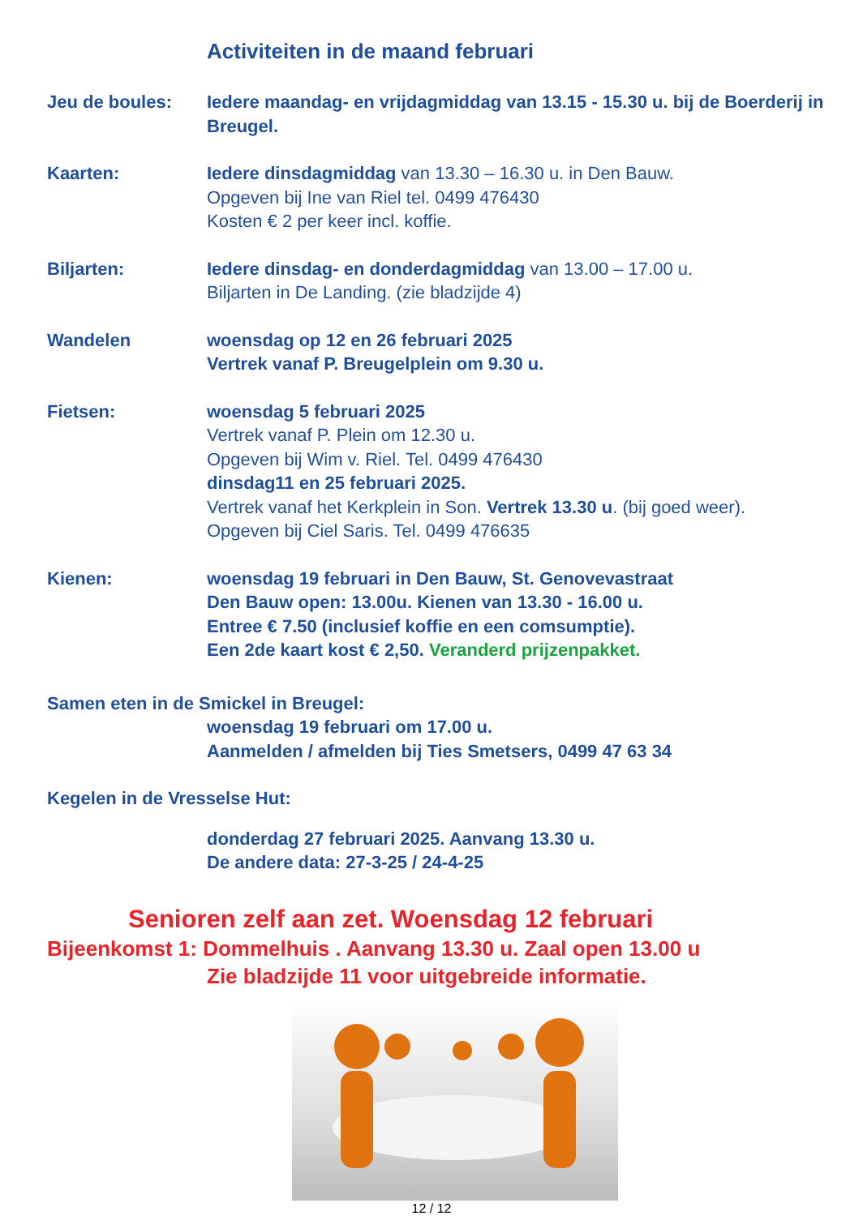Activiteiten in de maand februari
Jeu de boules: Iedere maandag- en vrijdagmiddag van 13.15 - 15.30 u. bij de Boerderij in Breugel.
Kaarten: Iedere dinsdagmiddag van 13.30 – 16.30 u. in Den Bauw.
Opgeven bij Ine van Riel tel. 0499 476430
Kosten € 2 per keer incl. koffie.
Biljarten: Iedere dinsdag- en donderdagmiddag van 13.00 – 17.00 u.
Biljarten in De Landing. (zie bladzijde 4)
Wandelen woensdag op 12 en 26 februari 2025
Vertrek vanaf P. Breugelplein om 9.30 u.
Fietsen: woensdag 5 februari 2025
Vertrek vanaf P. Plein om 12.30 u.
Opgeven bij Wim v. Riel. Tel. 0499 476430
dinsdag11 en 25 februari 2025.
Vertrek vanaf het Kerkplein in Son. Vertrek 13.30 u. (bij goed weer).
Opgeven bij Ciel Saris. Tel. 0499 476635
Kienen: woensdag 19 februari in Den Bauw, St. Genovevastraat
Den Bauw open: 13.00u. Kienen van 13.30 - 16.00 u.
Entree € 7.50 (inclusief koffie en een comsumptie).
Een 2de kaart kost € 2,50. Veranderd prijzenpakket.
Samen eten in de Smickel in Breugel:
woensdag 19 februari om 17.00 u.
Aanmelden / afmelden bij Ties Smetsers, 0499 47 63 34
Kegelen in de Vresselse Hut:
donderdag 27 februari 2025. Aanvang 13.30 u.
De andere data: 27-3-25 / 24-4-25
Senioren zelf aan zet. Woensdag 12 februari
Bijeenkomst 1: Dommelhuis . Aanvang 13.30 u. Zaal open 13.00 u
Zie bladzijde 11 voor uitgebreide informatie.
12 / 12